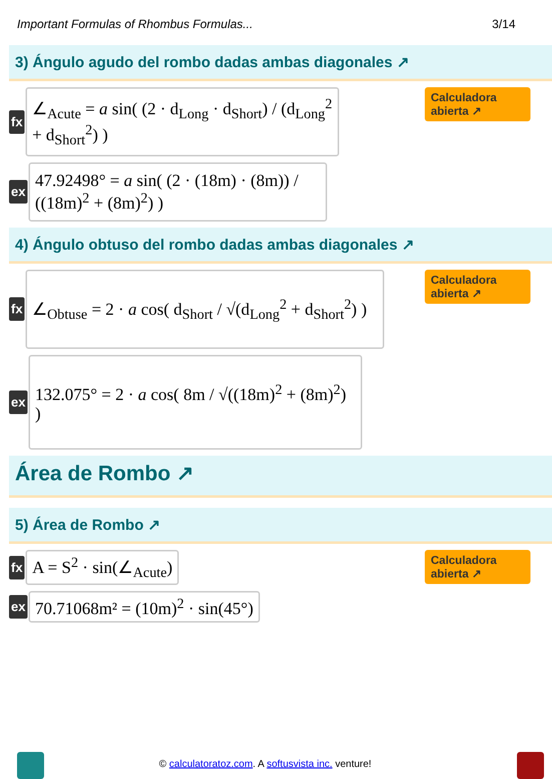Important Formulas of Rhombus Formulas... 3/14
3) Ángulo agudo del rombo dadas ambas diagonales ↗
fx
∠<sub>Acute</sub> = a sin( (2 · d<sub>Long</sub> · d<sub>Short</sub>) / (d<sub>Long</sub><sup>2</sup> + d<sub>Short</sub><sup>2</sup>) )
Calculadora abierta ↗
ex
47.92498° = a sin( (2 · (18m) · (8m)) / ((18m)<sup>2</sup> + (8m)<sup>2</sup>) )
4) Ángulo obtuso del rombo dadas ambas diagonales ↗
fx
∠<sub>Obtuse</sub> = 2 · a cos( d<sub>Short</sub> / √(d<sub>Long</sub><sup>2</sup> + d<sub>Short</sub><sup>2</sup>) )
Calculadora abierta ↗
ex
132.075° = 2 · a cos( 8m / √((18m)<sup>2</sup> + (8m)<sup>2</sup>) )
Área de Rombo ↗
5) Área de Rombo ↗
fx
A = S<sup>2</sup> · sin(∠<sub>Acute</sub>)
Calculadora abierta ↗
ex
70.71068m² = (10m)<sup>2</sup> · sin(45°)
© calculatoratoz.com. A softusvista inc. venture!